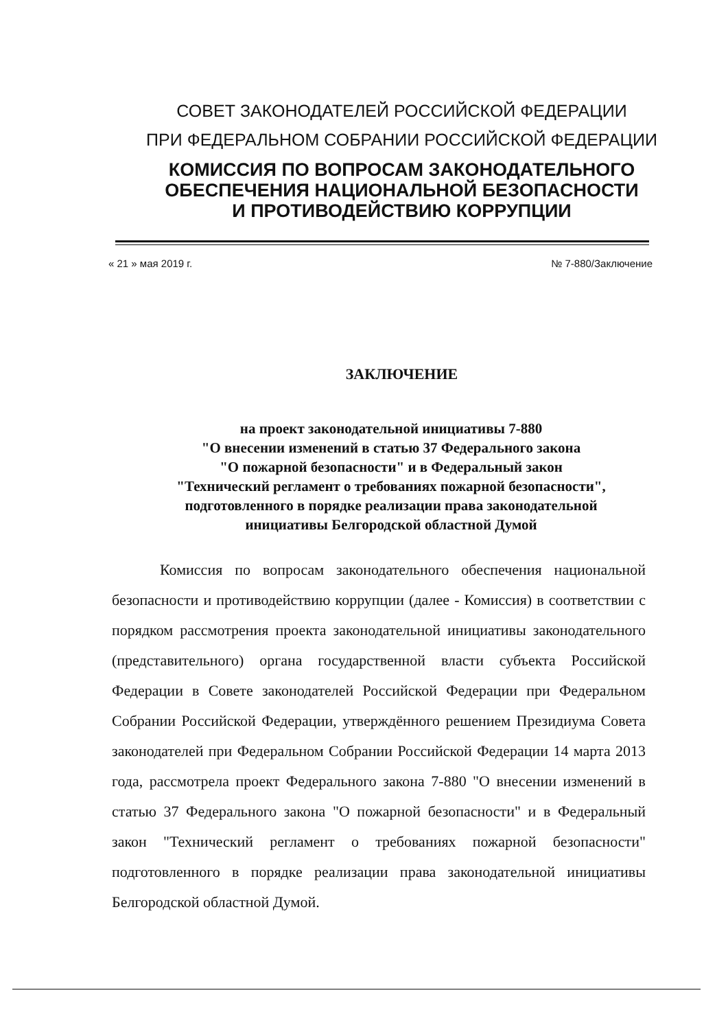СОВЕТ ЗАКОНОДАТЕЛЕЙ РОССИЙСКОЙ ФЕДЕРАЦИИ
ПРИ ФЕДЕРАЛЬНОМ СОБРАНИИ РОССИЙСКОЙ ФЕДЕРАЦИИ
КОМИССИЯ ПО ВОПРОСАМ ЗАКОНОДАТЕЛЬНОГО
ОБЕСПЕЧЕНИЯ НАЦИОНАЛЬНОЙ БЕЗОПАСНОСТИ
И ПРОТИВОДЕЙСТВИЮ КОРРУПЦИИ
« 21 » мая 2019 г. № 7-880/Заключение
ЗАКЛЮЧЕНИЕ
на проект законодательной инициативы 7-880
"О внесении изменений в статью 37 Федерального закона
"О пожарной безопасности" и в Федеральный закон
"Технический регламент о требованиях пожарной безопасности",
подготовленного в порядке реализации права законодательной
инициативы Белгородской областной Думой
Комиссия по вопросам законодательного обеспечения национальной безопасности и противодействию коррупции (далее - Комиссия) в соответствии с порядком рассмотрения проекта законодательной инициативы законодательного (представительного) органа государственной власти субъекта Российской Федерации в Совете законодателей Российской Федерации при Федеральном Собрании Российской Федерации, утверждённого решением Президиума Совета законодателей при Федеральном Собрании Российской Федерации 14 марта 2013 года, рассмотрела проект Федерального закона 7-880 "О внесении изменений в статью 37 Федерального закона "О пожарной безопасности" и в Федеральный закон "Технический регламент о требованиях пожарной безопасности" подготовленного в порядке реализации права законодательной инициативы Белгородской областной Думой.